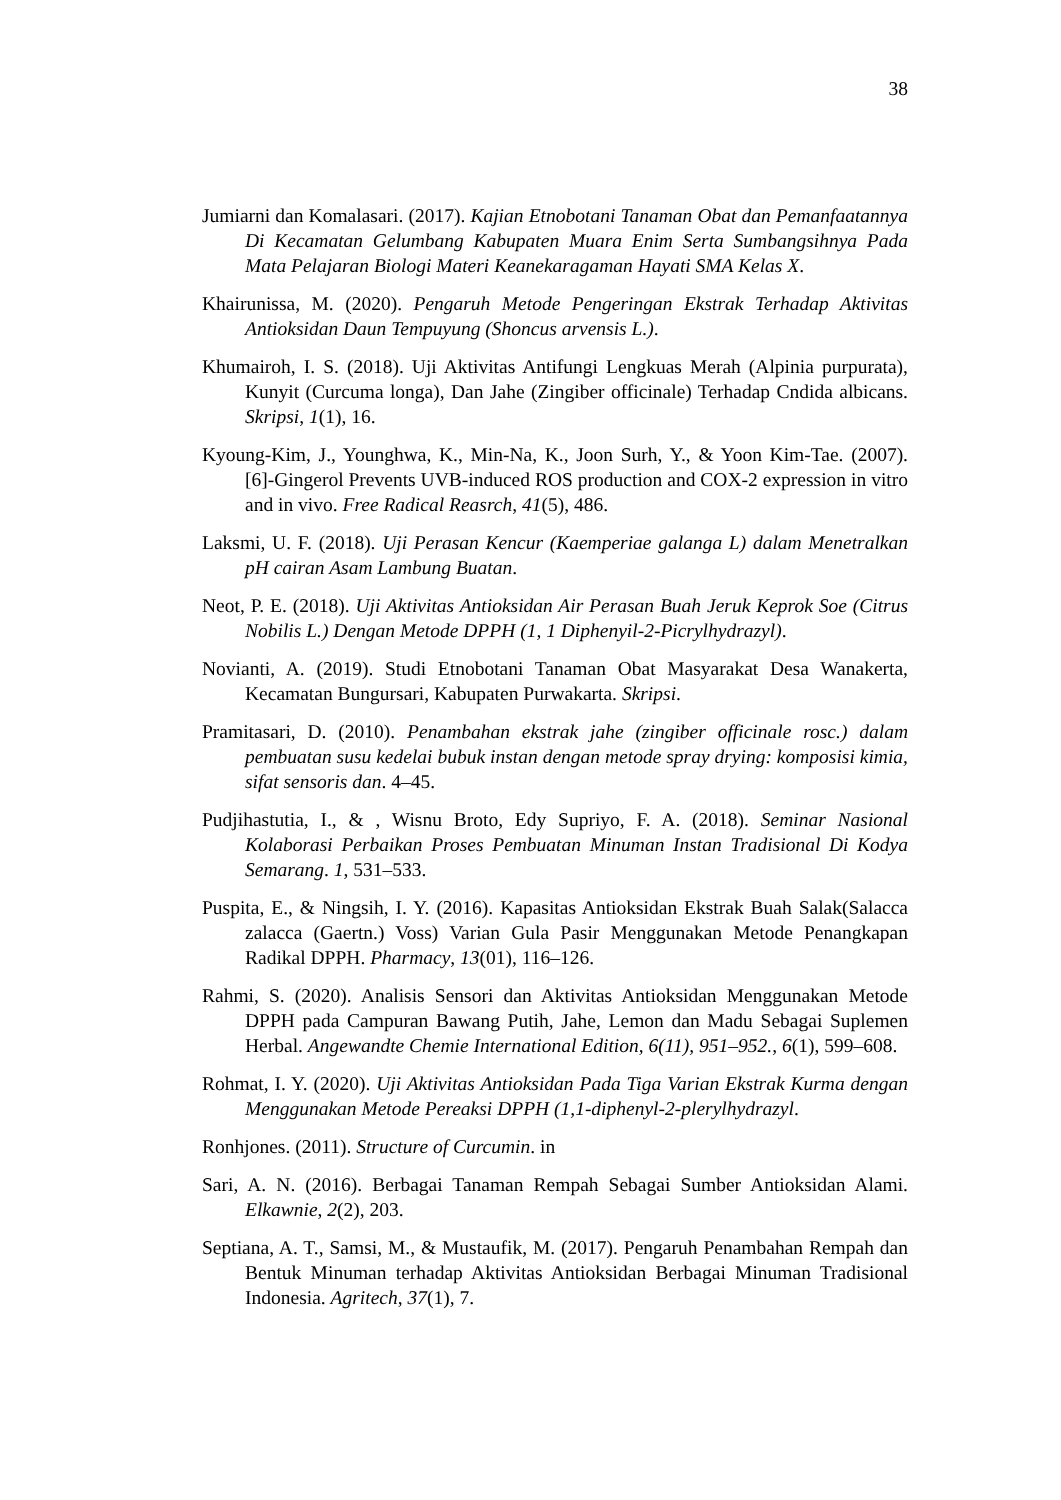38
Jumiarni dan Komalasari. (2017). Kajian Etnobotani Tanaman Obat dan Pemanfaatannya Di Kecamatan Gelumbang Kabupaten Muara Enim Serta Sumbangsihnya Pada Mata Pelajaran Biologi Materi Keanekaragaman Hayati SMA Kelas X.
Khairunissa, M. (2020). Pengaruh Metode Pengeringan Ekstrak Terhadap Aktivitas Antioksidan Daun Tempuyung (Shoncus arvensis L.).
Khumairoh, I. S. (2018). Uji Aktivitas Antifungi Lengkuas Merah (Alpinia purpurata), Kunyit (Curcuma longa), Dan Jahe (Zingiber officinale) Terhadap Cndida albicans. Skripsi, 1(1), 16.
Kyoung-Kim, J., Younghwa, K., Min-Na, K., Joon Surh, Y., & Yoon Kim-Tae. (2007). [6]-Gingerol Prevents UVB-induced ROS production and COX-2 expression in vitro and in vivo. Free Radical Reasrch, 41(5), 486.
Laksmi, U. F. (2018). Uji Perasan Kencur (Kaemperiae galanga L) dalam Menetralkan pH cairan Asam Lambung Buatan.
Neot, P. E. (2018). Uji Aktivitas Antioksidan Air Perasan Buah Jeruk Keprok Soe (Citrus Nobilis L.) Dengan Metode DPPH (1, 1 Diphenyil-2-Picrylhydrazyl).
Novianti, A. (2019). Studi Etnobotani Tanaman Obat Masyarakat Desa Wanakerta, Kecamatan Bungursari, Kabupaten Purwakarta. Skripsi.
Pramitasari, D. (2010). Penambahan ekstrak jahe (zingiber officinale rosc.) dalam pembuatan susu kedelai bubuk instan dengan metode spray drying: komposisi kimia, sifat sensoris dan. 4–45.
Pudjihastutia, I., & , Wisnu Broto, Edy Supriyo, F. A. (2018). Seminar Nasional Kolaborasi Perbaikan Proses Pembuatan Minuman Instan Tradisional Di Kodya Semarang. 1, 531–533.
Puspita, E., & Ningsih, I. Y. (2016). Kapasitas Antioksidan Ekstrak Buah Salak(Salacca zalacca (Gaertn.) Voss) Varian Gula Pasir Menggunakan Metode Penangkapan Radikal DPPH. Pharmacy, 13(01), 116–126.
Rahmi, S. (2020). Analisis Sensori dan Aktivitas Antioksidan Menggunakan Metode DPPH pada Campuran Bawang Putih, Jahe, Lemon dan Madu Sebagai Suplemen Herbal. Angewandte Chemie International Edition, 6(11), 951–952., 6(1), 599–608.
Rohmat, I. Y. (2020). Uji Aktivitas Antioksidan Pada Tiga Varian Ekstrak Kurma dengan Menggunakan Metode Pereaksi DPPH (1,1-diphenyl-2-plerylhydrazyl.
Ronhjones. (2011). Structure of Curcumin. in
Sari, A. N. (2016). Berbagai Tanaman Rempah Sebagai Sumber Antioksidan Alami. Elkawnie, 2(2), 203.
Septiana, A. T., Samsi, M., & Mustaufik, M. (2017). Pengaruh Penambahan Rempah dan Bentuk Minuman terhadap Aktivitas Antioksidan Berbagai Minuman Tradisional Indonesia. Agritech, 37(1), 7.